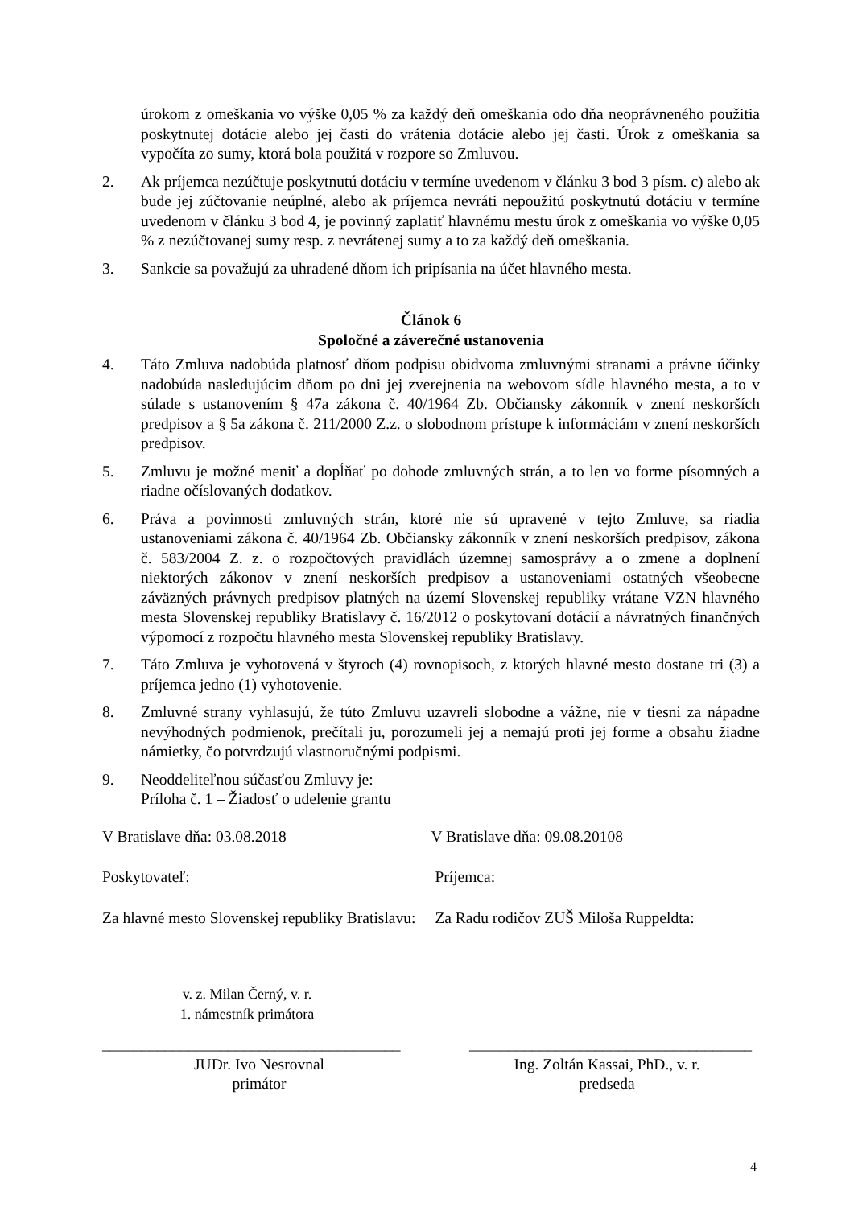úrokom z omeškania vo výške 0,05 % za každý deň omeškania odo dňa neoprávneného použitia poskytnutej dotácie alebo jej časti do vrátenia dotácie alebo jej časti. Úrok z omeškania sa vypočíta zo sumy, ktorá bola použitá v rozpore so Zmluvou.
2. Ak príjemca nezúčtuje poskytnutú dotáciu v termíne uvedenom v článku 3 bod 3 písm. c) alebo ak bude jej zúčtovanie neúplné, alebo ak príjemca nevráti nepoužitú poskytnutú dotáciu v termíne uvedenom v článku 3 bod 4, je povinný zaplatiť hlavnému mestu úrok z omeškania vo výške 0,05 % z nezúčtovanej sumy resp. z nevrátenej sumy a to za každý deň omeškania.
3. Sankcie sa považujú za uhradené dňom ich pripísania na účet hlavného mesta.
Článok 6
Spoločné a záverečné ustanovenia
4. Táto Zmluva nadobúda platnosť dňom podpisu obidvoma zmluvnými stranami a právne účinky nadobúda nasledujúcim dňom po dni jej zverejnenia na webovom sídle hlavného mesta, a to v súlade s ustanovením § 47a zákona č. 40/1964 Zb. Občiansky zákonník v znení neskorších predpisov a § 5a zákona č. 211/2000 Z.z. o slobodnom prístupe k informáciám v znení neskorších predpisov.
5. Zmluvu je možné meniť a dopĺňať po dohode zmluvných strán, a to len vo forme písomných a riadne očíslovaných dodatkov.
6. Práva a povinnosti zmluvných strán, ktoré nie sú upravené v tejto Zmluve, sa riadia ustanoveniami zákona č. 40/1964 Zb. Občiansky zákonník v znení neskorších predpisov, zákona č. 583/2004 Z. z. o rozpočtových pravidlách územnej samosprávy a o zmene a doplnení niektorých zákonov v znení neskorších predpisov a ustanoveniami ostatných všeobecne záväzných právnych predpisov platných na území Slovenskej republiky vrátane VZN hlavného mesta Slovenskej republiky Bratislavy č. 16/2012 o poskytovaní dotácií a návratných finančných výpomocí z rozpočtu hlavného mesta Slovenskej republiky Bratislavy.
7. Táto Zmluva je vyhotovená v štyroch (4) rovnopisoch, z ktorých hlavné mesto dostane tri (3) a príjemca jedno (1) vyhotovenie.
8. Zmluvné strany vyhlasujú, že túto Zmluvu uzavreli slobodne a vážne, nie v tiesni za nápadne nevýhodných podmienok, prečítali ju, porozumeli jej a nemajú proti jej forme a obsahu žiadne námietky, čo potvrdzujú vlastnoručnými podpismi.
9. Neoddeliteľnou súčasťou Zmluvy je:
Príloha č. 1 – Žiadosť o udelenie grantu
V Bratislave dňa: 03.08.2018 V Bratislave dňa: 09.08.20108
Poskytovateľ: Príjemca:
Za hlavné mesto Slovenskej republiky Bratislavu:
Za Radu rodičov ZUŠ Miloša Ruppeldta:
v. z. Milan Černý, v. r.
1. námestník primátora
______________________________________ ____________________________________
JUDr. Ivo Nesrovnal
primátor
Ing. Zoltán Kassai, PhD., v. r.
predseda
4